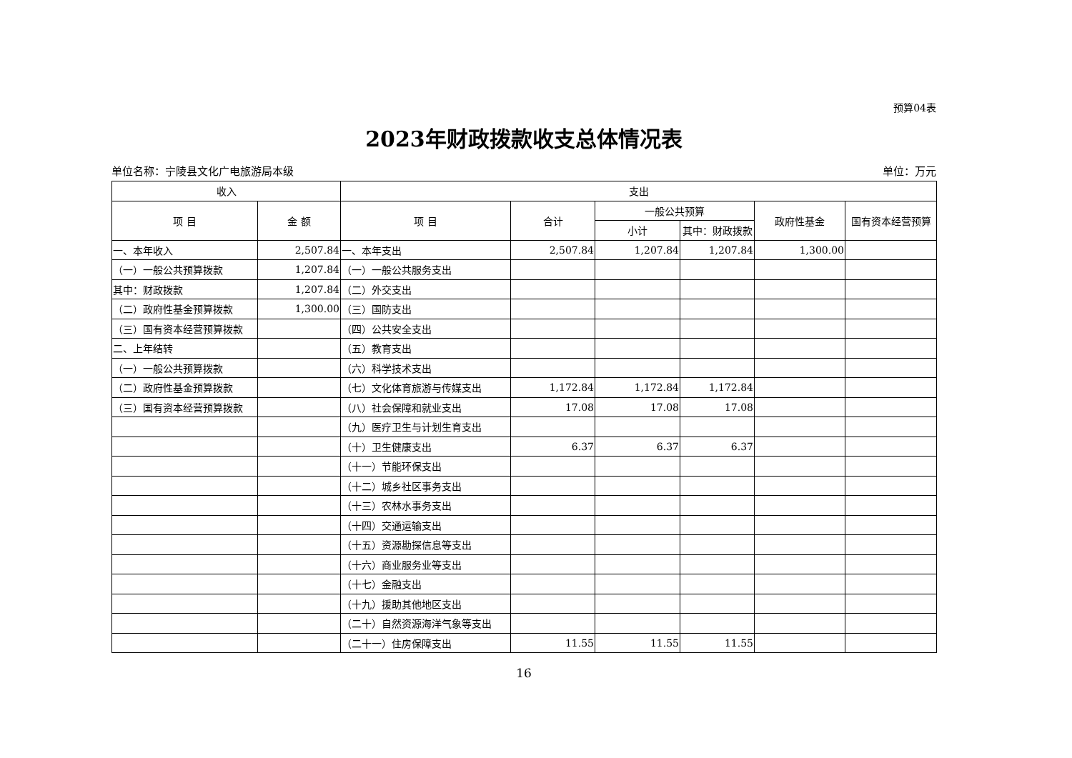预算04表
2023年财政拨款收支总体情况表
单位名称：宁陵县文化广电旅游局本级 单位：万元
| 收入 | | 支出 | | | | | |
| --- | --- | --- | --- | --- | --- | --- | --- |
| 项 目 | 金 额 | 项 目 | 合计 | 一般公共预算 | | 政府性基金 | 国有资本经营预算 |
| | | | | 小计 | 其中：财政拨款 | | |
| 一、本年收入 | 2,507.84 | 一、本年支出 | 2,507.84 | 1,207.84 | 1,207.84 | 1,300.00 | |
| （一）一般公共预算拨款 | 1,207.84 | （一）一般公共服务支出 | | | | | |
| 其中：财政拨款 | 1,207.84 | （二）外交支出 | | | | | |
| （二）政府性基金预算拨款 | 1,300.00 | （三）国防支出 | | | | | |
| （三）国有资本经营预算拨款 | | （四）公共安全支出 | | | | | |
| 二、上年结转 | | （五）教育支出 | | | | | |
| （一）一般公共预算拨款 | | （六）科学技术支出 | | | | | |
| （二）政府性基金预算拨款 | | （七）文化体育旅游与传媒支出 | 1,172.84 | 1,172.84 | 1,172.84 | | |
| （三）国有资本经营预算拨款 | | （八）社会保障和就业支出 | 17.08 | 17.08 | 17.08 | | |
| | | （九）医疗卫生与计划生育支出 | | | | | |
| | | （十）卫生健康支出 | 6.37 | 6.37 | 6.37 | | |
| | | （十一）节能环保支出 | | | | | |
| | | （十二）城乡社区事务支出 | | | | | |
| | | （十三）农林水事务支出 | | | | | |
| | | （十四）交通运输支出 | | | | | |
| | | （十五）资源勘探信息等支出 | | | | | |
| | | （十六）商业服务业等支出 | | | | | |
| | | （十七）金融支出 | | | | | |
| | | （十九）援助其他地区支出 | | | | | |
| | | （二十）自然资源海洋气象等支出 | | | | | |
| | | （二十一）住房保障支出 | 11.55 | 11.55 | 11.55 | | |
16